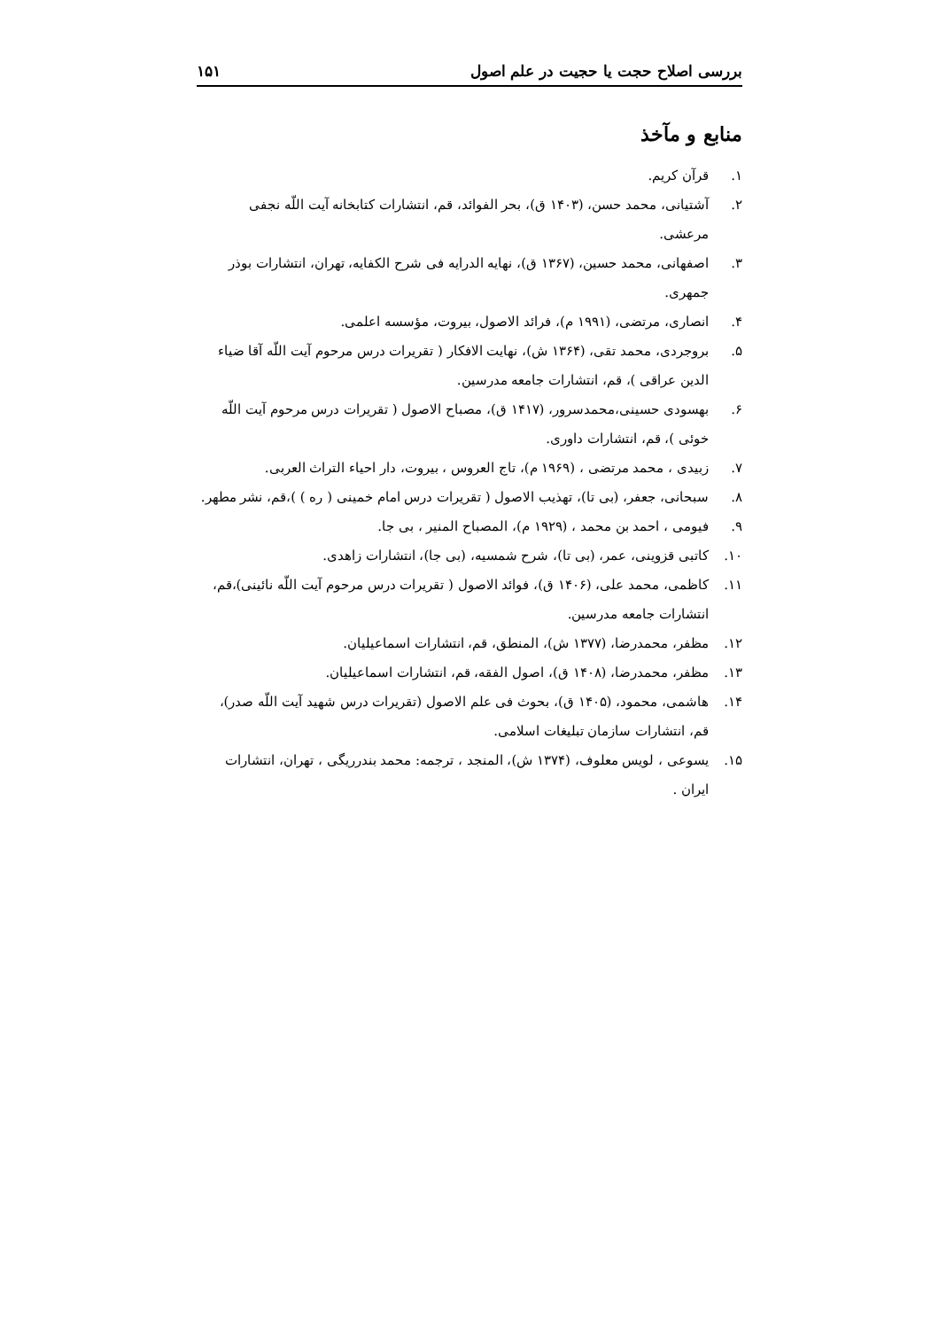بررسی اصلاح حجت یا حجیت در علم اصول ۱۵۱
منابع و مآخذ
۱. قرآن کریم.
۲. آشتیانی، محمد حسن، (۱۴۰۳ ق)، بحر الفوائد، قم، انتشارات کتابخانه آیت اللّه نجفی مرعشی.
۳. اصفهانی، محمد حسین، (۱۳۶۷ ق)، نهایه الدرایه فی شرح الکفایه، تهران، انتشارات بوذر جمهری.
۴. انصاری، مرتضی، (۱۹۹۱ م)، فرائد الاصول، بیروت، مؤسسه اعلمی.
۵. بروجردی، محمد تقی، (۱۳۶۴ ش)، نهایت الافکار ( تقریرات درس مرحوم آیت اللّه آقا ضیاء الدین عراقی )، قم، انتشارات جامعه مدرسین.
۶. بهسودی حسینی،محمدسرور، (۱۴۱۷ ق)، مصباح الاصول ( تقریرات درس مرحوم آیت اللّه خوئی )، قم، انتشارات داوری.
۷. زبیدی ، محمد مرتضی ، (۱۹۶۹ م)، تاج العروس ، بیروت، دار احیاء التراث العربی.
۸. سبحانی، جعفر، (بی تا)، تهذیب الاصول ( تقریرات درس امام خمینی ( ره ) )،قم، نشر مطهر.
۹. فیومی ، احمد بن محمد ، (۱۹۲۹ م)، المصباح المنیر ، بی جا.
۱۰. کاتبی قزوینی، عمر، (بی تا)، شرح شمسیه، (بی جا)، انتشارات زاهدی.
۱۱. کاظمی، محمد علی، (۱۴۰۶ ق)، فوائد الاصول ( تقریرات درس مرحوم آیت اللّه نائینی)،قم، انتشارات جامعه مدرسین.
۱۲. مظفر، محمدرضا، (۱۳۷۷ ش)، المنطق، قم، انتشارات اسماعیلیان.
۱۳. مظفر، محمدرضا، (۱۴۰۸ ق)، اصول الفقه، قم، انتشارات اسماعیلیان.
۱۴. هاشمی، محمود، (۱۴۰۵ ق)، بحوث فی علم الاصول (تقریرات درس شهید آیت اللّه صدر)، قم، انتشارات سازمان تبلیغات اسلامی.
۱۵. یسوعی ، لویس معلوف، (۱۳۷۴ ش)، المنجد ، ترجمه: محمد بندرریگی ، تهران، انتشارات ایران .